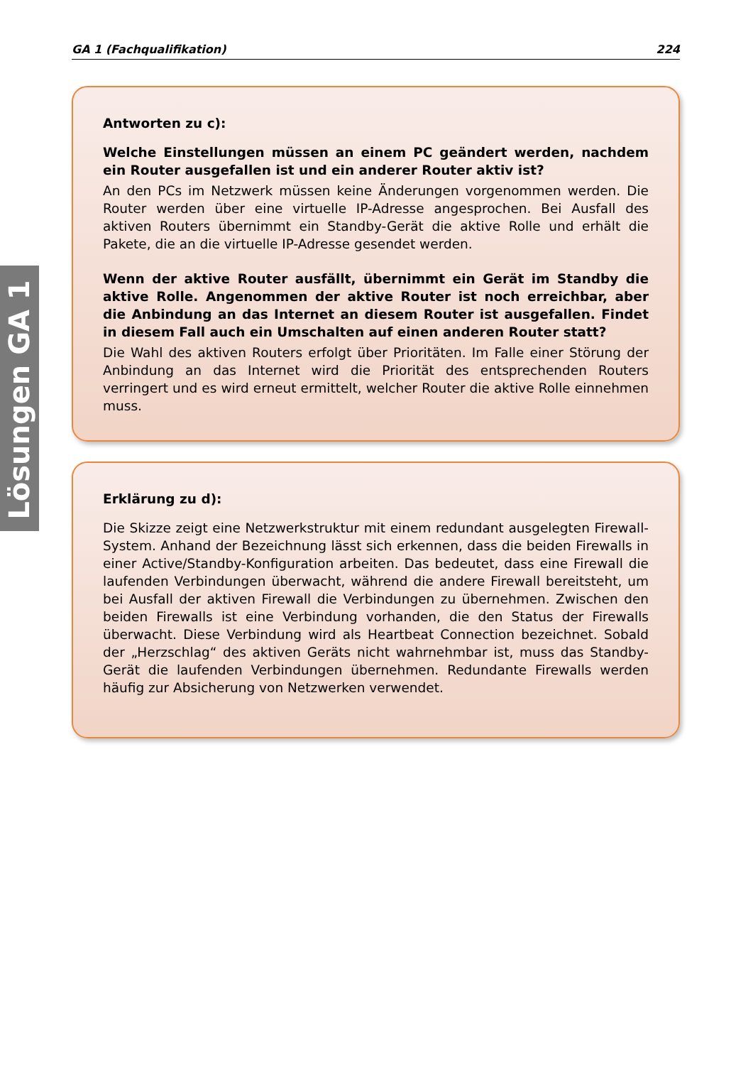GA 1 (Fachqualifikation) 224
Lösungen GA 1
Antworten zu c):
Welche Einstellungen müssen an einem PC geändert werden, nachdem ein Router ausgefallen ist und ein anderer Router aktiv ist?
An den PCs im Netzwerk müssen keine Änderungen vorgenommen werden. Die Router werden über eine virtuelle IP-Adresse angesprochen. Bei Ausfall des aktiven Routers übernimmt ein Standby-Gerät die aktive Rolle und erhält die Pakete, die an die virtuelle IP-Adresse gesendet werden.
Wenn der aktive Router ausfällt, übernimmt ein Gerät im Standby die aktive Rolle. Angenommen der aktive Router ist noch erreichbar, aber die Anbindung an das Internet an diesem Router ist ausgefallen. Findet in diesem Fall auch ein Umschalten auf einen anderen Router statt?
Die Wahl des aktiven Routers erfolgt über Prioritäten. Im Falle einer Störung der Anbindung an das Internet wird die Priorität des entsprechenden Routers verringert und es wird erneut ermittelt, welcher Router die aktive Rolle einnehmen muss.
Erklärung zu d):
Die Skizze zeigt eine Netzwerkstruktur mit einem redundant ausgelegten Firewall-System. Anhand der Bezeichnung lässt sich erkennen, dass die beiden Firewalls in einer Active/Standby-Konfiguration arbeiten. Das bedeutet, dass eine Firewall die laufenden Verbindungen überwacht, während die andere Firewall bereitsteht, um bei Ausfall der aktiven Firewall die Verbindungen zu übernehmen. Zwischen den beiden Firewalls ist eine Verbindung vorhanden, die den Status der Firewalls überwacht. Diese Verbindung wird als Heartbeat Connection bezeichnet. Sobald der „Herzschlag“ des aktiven Geräts nicht wahrnehmbar ist, muss das Standby-Gerät die laufenden Verbindungen übernehmen. Redundante Firewalls werden häufig zur Absicherung von Netzwerken verwendet.